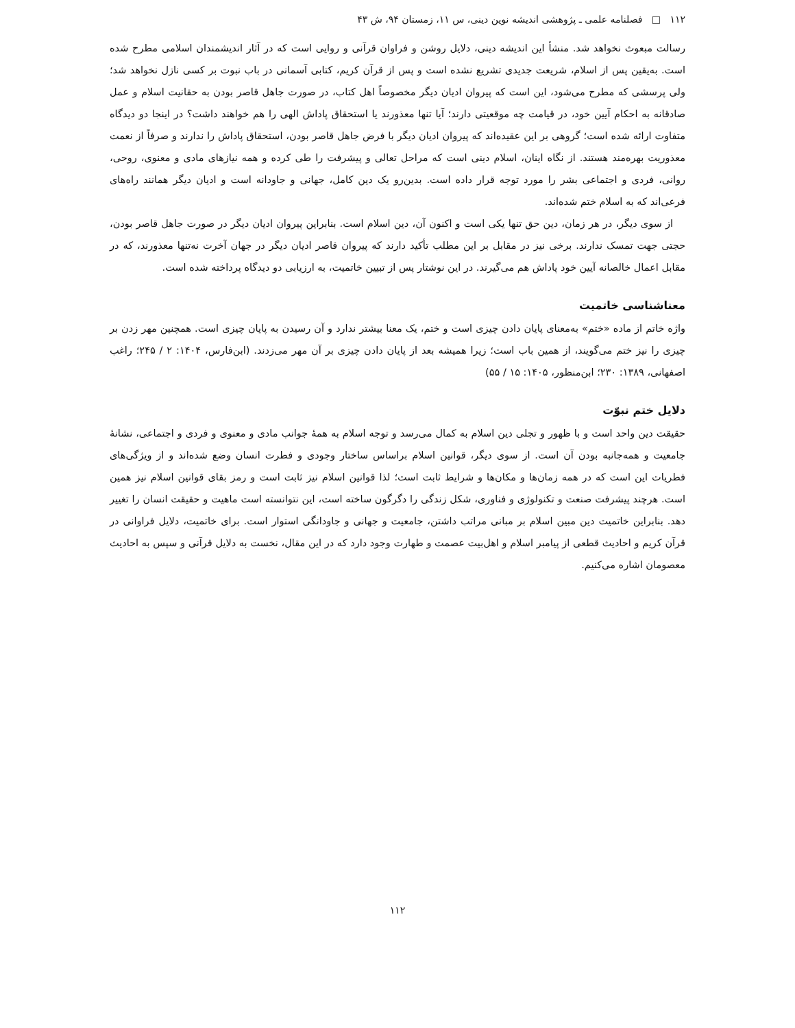۱۱۲ □ فصلنامه علمی ـ پژوهشی اندیشه نوین دینی، س ۱۱، زمستان ۹۴، ش ۴۳
رسالت مبعوث نخواهد شد. منشأ این اندیشه دینی، دلایل روشن و فراوان قرآنی و روایی است که در آثار اندیشمندان اسلامی مطرح شده است. به‌یقین پس از اسلام، شریعت جدیدی تشریع نشده است و پس از قرآن کریم، کتابی آسمانی در باب نبوت بر کسی نازل نخواهد شد؛ ولی پرسشی که مطرح می‌شود، این است که پیروان ادیان دیگر مخصوصاً اهل کتاب، در صورت جاهل قاصر بودن به حقانیت اسلام و عمل صادقانه به احکام آیین خود، در قیامت چه موقعیتی دارند؛ آیا تنها معذورند یا استحقاق پاداش الهی را هم خواهند داشت؟ در اینجا دو دیدگاه متفاوت ارائه شده است؛ گروهی بر این عقیده‌اند که پیروان ادیان دیگر با فرض جاهل قاصر بودن، استحقاق پاداش را ندارند و صرفاً از نعمت معذوریت بهره‌مند هستند. از نگاه اینان، اسلام دینی است که مراحل تعالی و پیشرفت را طی کرده و همه نیازهای مادی و معنوی، روحی، روانی، فردی و اجتماعی بشر را مورد توجه قرار داده است. بدین‌رو یک دین کامل، جهانی و جاودانه است و ادیان دیگر همانند راه‌های فرعی‌اند که به اسلام ختم شده‌اند.
از سوی دیگر، در هر زمان، دین حق تنها یکی است و اکنون آن، دین اسلام است. بنابراین پیروان ادیان دیگر در صورت جاهل قاصر بودن، حجتی جهت تمسک ندارند. برخی نیز در مقابل بر این مطلب تأکید دارند که پیروان قاصر ادیان دیگر در جهان آخرت نه‌تنها معذورند، که در مقابل اعمال خالصانه آیین خود پاداش هم می‌گیرند. در این نوشتار پس از تبیین خاتمیت، به ارزیابی دو دیدگاه پرداخته شده است.
معناشناسی خاتمیت
واژه خاتم از ماده «ختم» به‌معنای پایان دادن چیزی است و ختم، یک معنا بیشتر ندارد و آن رسیدن به پایان چیزی است. همچنین مهر زدن بر چیزی را نیز ختم می‌گویند، از همین باب است؛ زیرا همیشه بعد از پایان دادن چیزی بر آن مهر می‌زدند. (ابن‌فارس، ۱۴۰۴: ۲ / ۲۴۵؛ راغب اصفهانی، ۱۳۸۹: ۲۳۰؛ ابن‌منظور، ۱۴۰۵: ۱۵ / ۵۵)
دلایل ختم نبوّت
حقیقت دین واحد است و با ظهور و تجلی دین اسلام به کمال می‌رسد و توجه اسلام به همهٔ جوانب مادی و معنوی و فردی و اجتماعی، نشانهٔ جامعیت و همه‌جانبه بودن آن است. از سوی دیگر، قوانین اسلام براساس ساختار وجودی و فطرت انسان وضع شده‌اند و از ویژگی‌های فطریات این است که در همه زمان‌ها و مکان‌ها و شرایط ثابت است؛ لذا قوانین اسلام نیز ثابت است و رمز بقای قوانین اسلام نیز همین است. هرچند پیشرفت صنعت و تکنولوژی و فناوری، شکل زندگی را دگرگون ساخته است، این نتوانسته است ماهیت و حقیقت انسان را تغییر دهد. بنابراین خاتمیت دین مبین اسلام بر مبانی مراتب داشتن، جامعیت و جهانی و جاودانگی استوار است. برای خاتمیت، دلایل فراوانی در قرآن کریم و احادیث قطعی از پیامبر اسلام و اهل‌بیت عصمت و طهارت وجود دارد که در این مقال، نخست به دلایل قرآنی و سپس به احادیث معصومان اشاره می‌کنیم.
۱۱۲